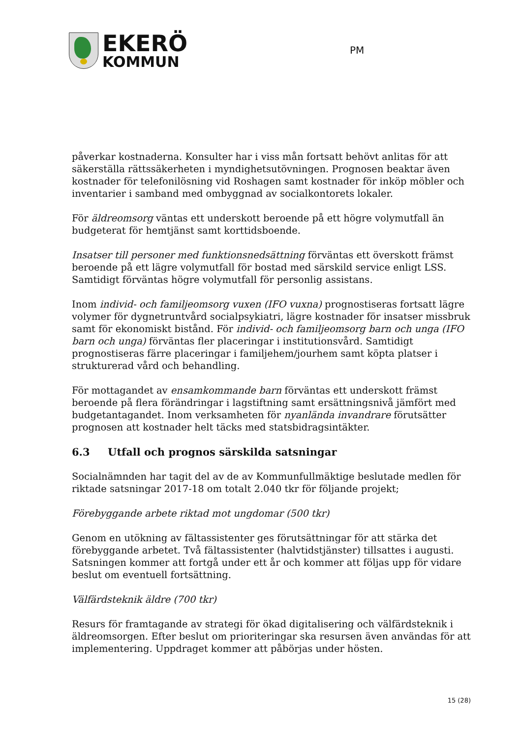EKERÖ
KOMMUN
PM
påverkar kostnaderna. Konsulter har i viss mån fortsatt behövt anlitas för att säkerställa rättssäkerheten i myndighetsutövningen. Prognosen beaktar även kostnader för telefonilösning vid Roshagen samt kostnader för inköp möbler och inventarier i samband med ombyggnad av socialkontorets lokaler.
För äldreomsorg väntas ett underskott beroende på ett högre volymutfall än budgeterat för hemtjänst samt korttidsboende.
Insatser till personer med funktionsnedsättning förväntas ett överskott främst beroende på ett lägre volymutfall för bostad med särskild service enligt LSS. Samtidigt förväntas högre volymutfall för personlig assistans.
Inom individ- och familjeomsorg vuxen (IFO vuxna) prognostiseras fortsatt lägre volymer för dygnetruntvård socialpsykiatri, lägre kostnader för insatser missbruk samt för ekonomiskt bistånd. För individ- och familjeomsorg barn och unga (IFO barn och unga) förväntas fler placeringar i institutionsvård. Samtidigt prognostiseras färre placeringar i familjehem/jourhem samt köpta platser i strukturerad vård och behandling.
För mottagandet av ensamkommande barn förväntas ett underskott främst beroende på flera förändringar i lagstiftning samt ersättningsnivå jämfört med budgetantagandet. Inom verksamheten för nyanlända invandrare förutsätter prognosen att kostnader helt täcks med statsbidragsintäkter.
6.3 Utfall och prognos särskilda satsningar
Socialnämnden har tagit del av de av Kommunfullmäktige beslutade medlen för riktade satsningar 2017-18 om totalt 2.040 tkr för följande projekt;
Förebyggande arbete riktad mot ungdomar (500 tkr)
Genom en utökning av fältassistenter ges förutsättningar för att stärka det förebyggande arbetet. Två fältassistenter (halvtidstjänster) tillsattes i augusti. Satsningen kommer att fortgå under ett år och kommer att följas upp för vidare beslut om eventuell fortsättning.
Välfärdsteknik äldre (700 tkr)
Resurs för framtagande av strategi för ökad digitalisering och välfärdsteknik i äldreomsorgen. Efter beslut om prioriteringar ska resursen även användas för att implementering. Uppdraget kommer att påbörjas under hösten.
15 (28)